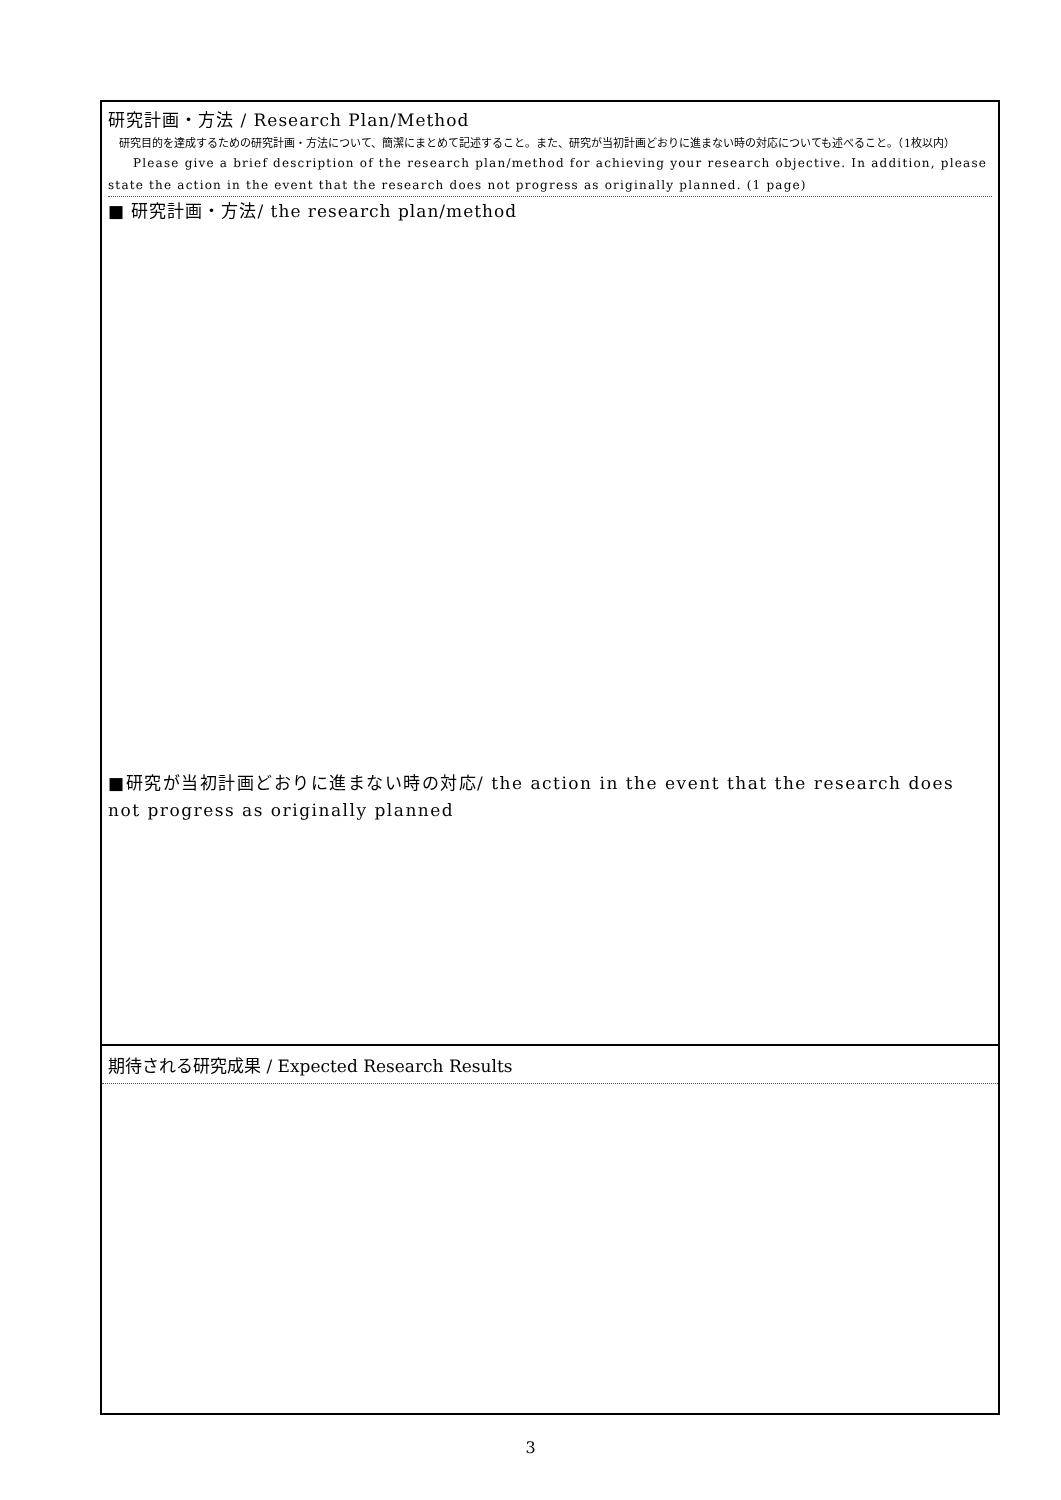研究計画・方法 / Research Plan/Method
　研究目的を達成するための研究計画・方法について、簡潔にまとめて記述すること。また、研究が当初計画どおりに進まない時の対応についても述べること。（1枚以内）
Please give a brief description of the research plan/method for achieving your research objective. In addition, please state the action in the event that the research does not progress as originally planned. (1 page)
■ 研究計画・方法/ the research plan/method
■研究が当初計画どおりに進まない時の対応/ the action in the event that the research does not progress as originally planned
期待される研究成果 / Expected Research Results
3